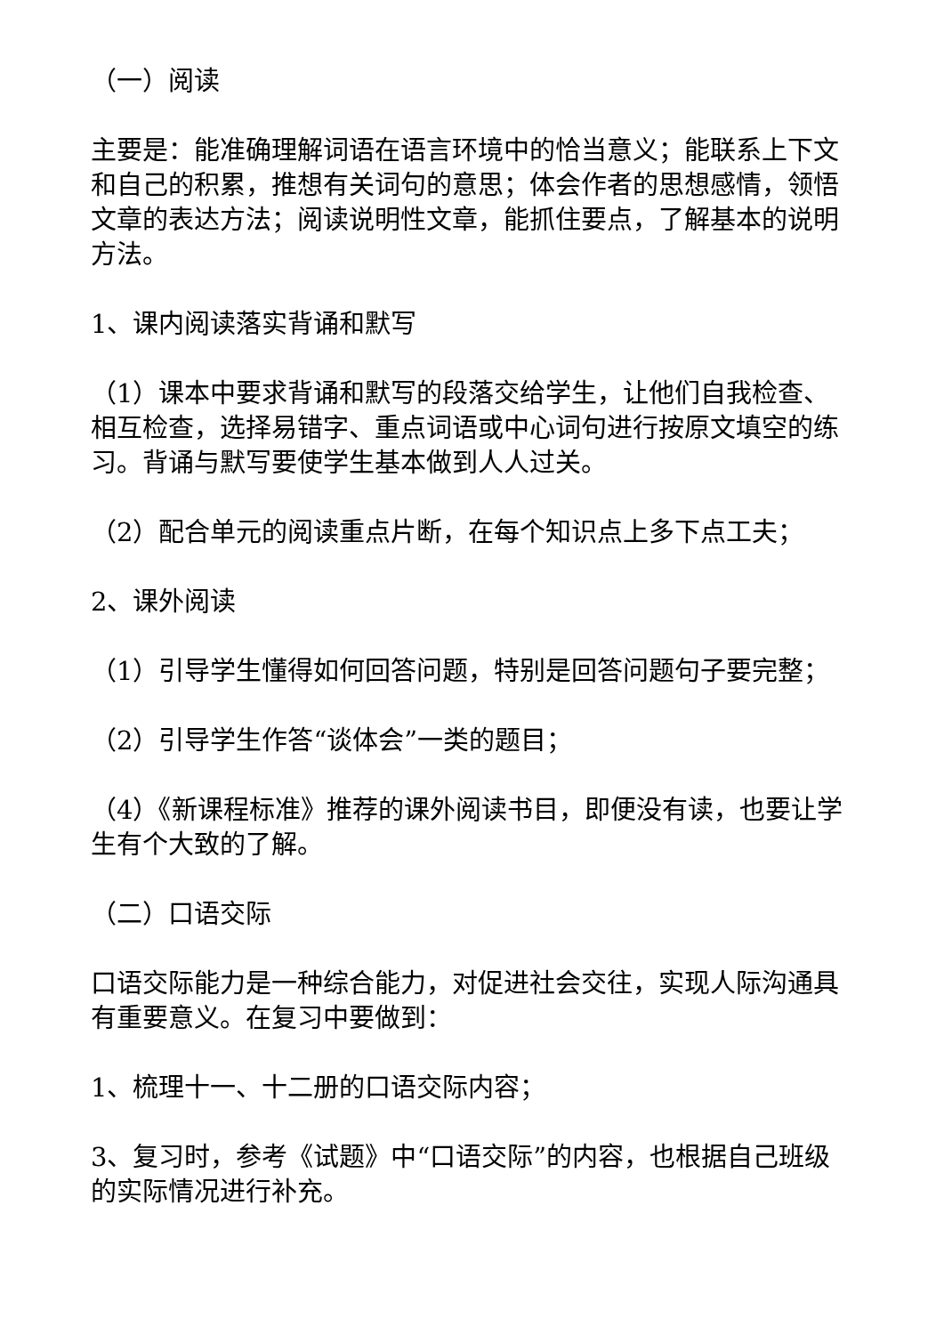（一）阅读
主要是：能准确理解词语在语言环境中的恰当意义；能联系上下文和自己的积累，推想有关词句的意思；体会作者的思想感情，领悟文章的表达方法；阅读说明性文章，能抓住要点，了解基本的说明方法。
1、课内阅读落实背诵和默写
（1）课本中要求背诵和默写的段落交给学生，让他们自我检查、相互检查，选择易错字、重点词语或中心词句进行按原文填空的练习。背诵与默写要使学生基本做到人人过关。
（2）配合单元的阅读重点片断，在每个知识点上多下点工夫；
2、课外阅读
（1）引导学生懂得如何回答问题，特别是回答问题句子要完整；
（2）引导学生作答“谈体会”一类的题目；
（4）《新课程标准》推荐的课外阅读书目，即便没有读，也要让学生有个大致的了解。
（二）口语交际
口语交际能力是一种综合能力，对促进社会交往，实现人际沟通具有重要意义。在复习中要做到：
1、梳理十一、十二册的口语交际内容；
3、复习时，参考《试题》中“口语交际”的内容，也根据自己班级的实际情况进行补充。